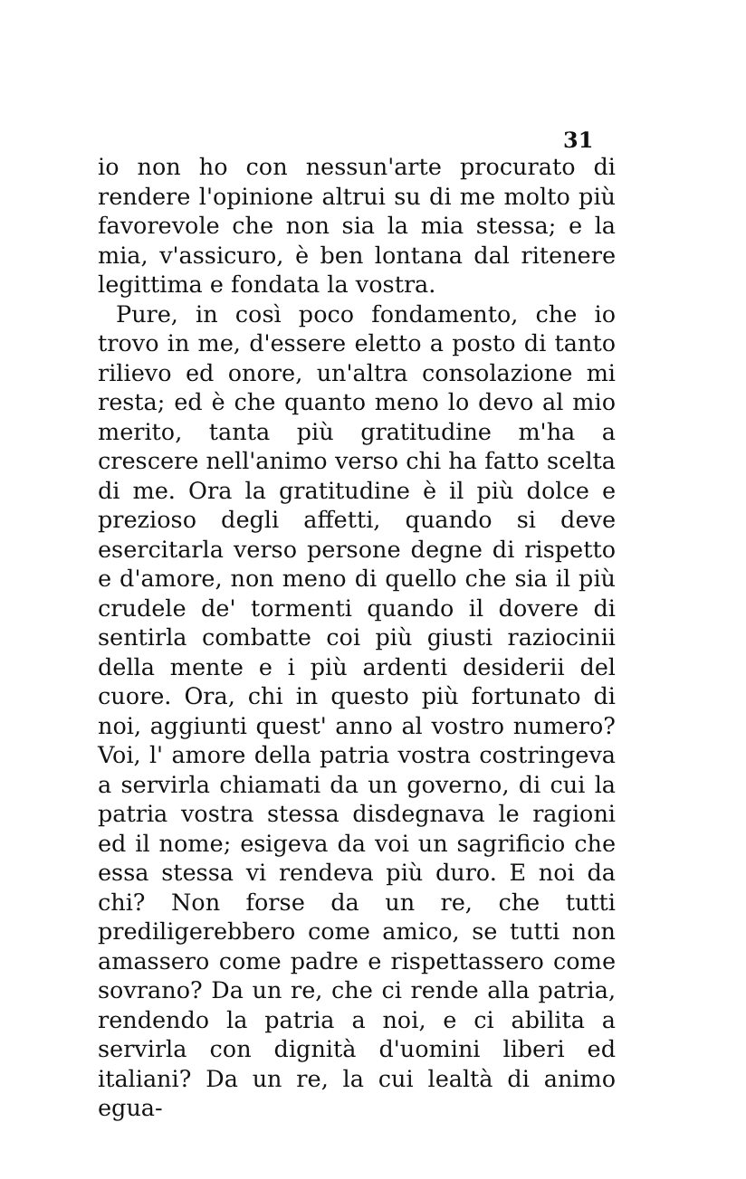31
io non ho con nessun'arte procurato di rendere l'opinione altrui su di me molto più favorevole che non sia la mia stessa; e la mia, v'assicuro, è ben lontana dal ritenere legittima e fondata la vostra.
Pure, in così poco fondamento, che io trovo in me, d'essere eletto a posto di tanto rilievo ed onore, un'altra consolazione mi resta; ed è che quanto meno lo devo al mio merito, tanta più gratitudine m'ha a crescere nell'animo verso chi ha fatto scelta di me. Ora la gratitudine è il più dolce e prezioso degli affetti, quando si deve esercitarla verso persone degne di rispetto e d'amore, non meno di quello che sia il più crudele de' tormenti quando il dovere di sentirla combatte coi più giusti raziocinii della mente e i più ardenti desiderii del cuore. Ora, chi in questo più fortunato di noi, aggiunti quest' anno al vostro numero? Voi, l' amore della patria vostra costringeva a servirla chiamati da un governo, di cui la patria vostra stessa disdegnava le ragioni ed il nome; esigeva da voi un sagrificio che essa stessa vi rendeva più duro. E noi da chi? Non forse da un re, che tutti prediligerebbero come amico, se tutti non amassero come padre e rispettassero come sovrano? Da un re, che ci rende alla patria, rendendo la patria a noi, e ci abilita a servirla con dignità d'uomini liberi ed italiani? Da un re, la cui lealtà di animo egua-